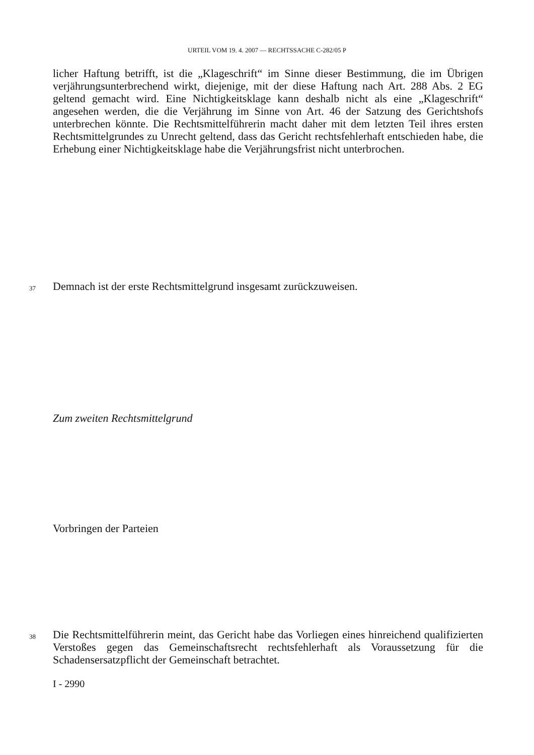URTEIL VOM 19. 4. 2007 — RECHTSSACHE C-282/05 P
licher Haftung betrifft, ist die „Klageschrift“ im Sinne dieser Bestimmung, die im Übrigen verjährungsunterbrechend wirkt, diejenige, mit der diese Haftung nach Art. 288 Abs. 2 EG geltend gemacht wird. Eine Nichtigkeitsklage kann deshalb nicht als eine „Klageschrift“ angesehen werden, die die Verjährung im Sinne von Art. 46 der Satzung des Gerichtshofs unterbrechen könnte. Die Rechtsmittelführerin macht daher mit dem letzten Teil ihres ersten Rechtsmittelgrundes zu Unrecht geltend, dass das Gericht rechtsfehlerhaft entschieden habe, die Erhebung einer Nichtigkeitsklage habe die Verjährungsfrist nicht unterbrochen.
37
Demnach ist der erste Rechtsmittelgrund insgesamt zurückzuweisen.
Zum zweiten Rechtsmittelgrund
Vorbringen der Parteien
38
Die Rechtsmittelführerin meint, das Gericht habe das Vorliegen eines hinreichend qualifizierten Verstoßes gegen das Gemeinschaftsrecht rechtsfehlerhaft als Voraussetzung für die Schadensersatzpflicht der Gemeinschaft betrachtet.
I - 2990